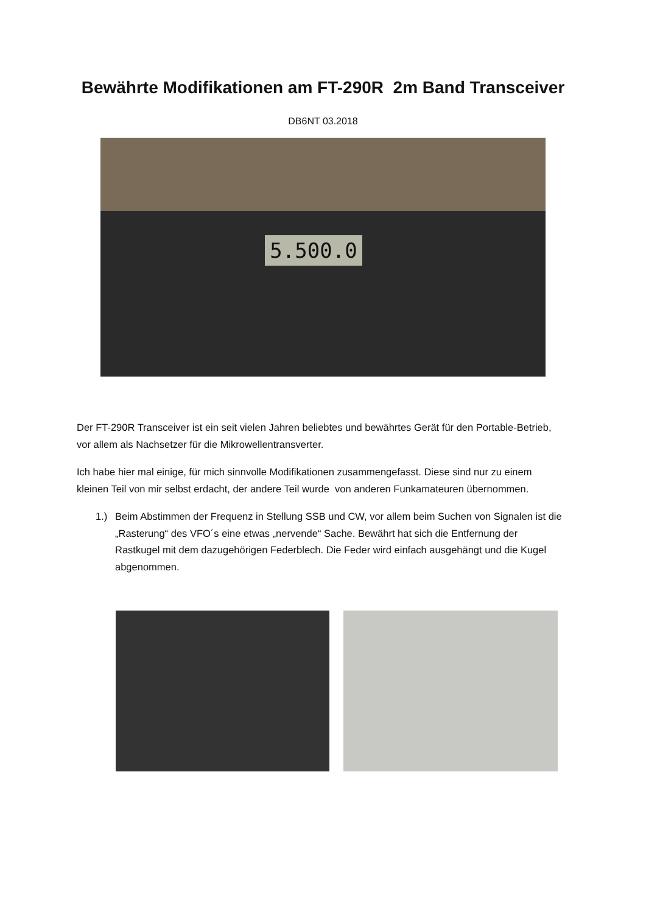Bewährte Modifikationen am FT-290R 2m Band Transceiver
DB6NT 03.2018
5.500.0
Der FT-290R Transceiver ist ein seit vielen Jahren beliebtes und bewährtes Gerät für den Portable-Betrieb, vor allem als Nachsetzer für die Mikrowellentransverter.
Ich habe hier mal einige, für mich sinnvolle Modifikationen zusammengefasst. Diese sind nur zu einem kleinen Teil von mir selbst erdacht, der andere Teil wurde von anderen Funkamateuren übernommen.
1.) Beim Abstimmen der Frequenz in Stellung SSB und CW, vor allem beim Suchen von Signalen ist die „Rasterung“ des VFO´s eine etwas „nervende“ Sache. Bewährt hat sich die Entfernung der Rastkugel mit dem dazugehörigen Federblech. Die Feder wird einfach ausgehängt und die Kugel abgenommen.